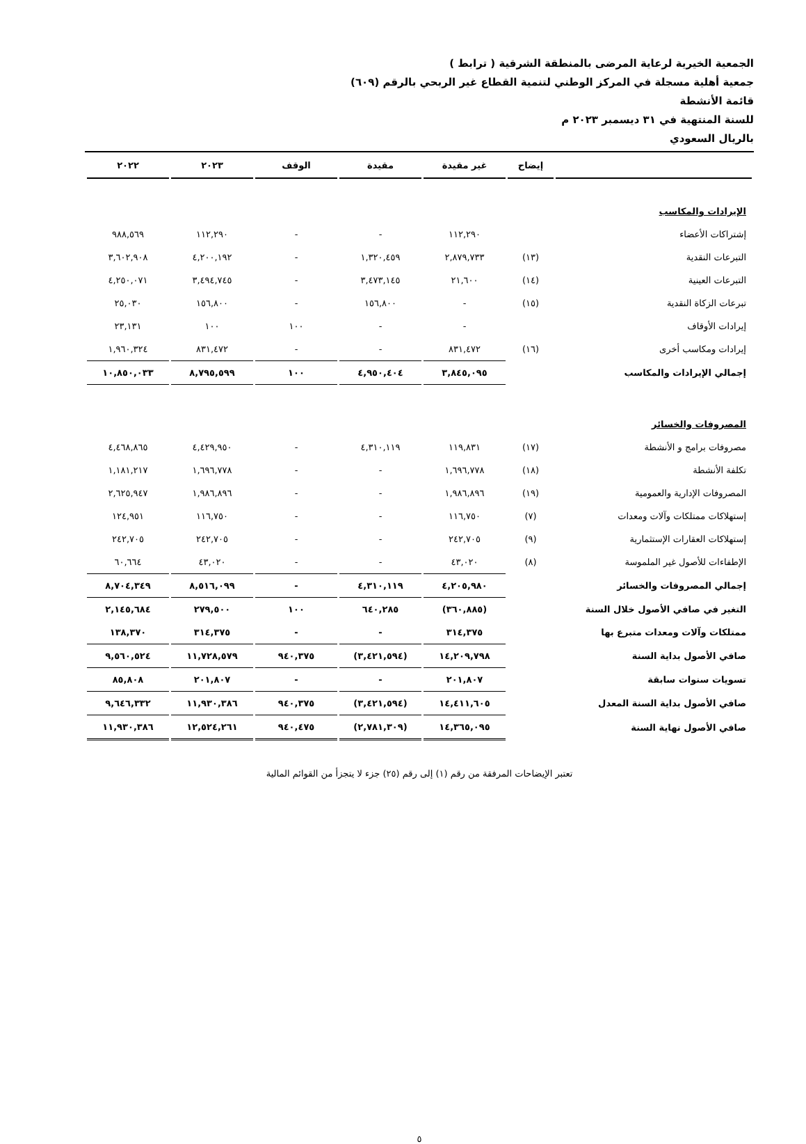الجمعية الخيرية لرعاية المرضى بالمنطقة الشرقية ( ترابط )
جمعية أهلية مسجلة في المركز الوطني لتنمية القطاع غير الربحي بالرقم (٦٠٩)
قائمة الأنشطة
للسنة المنتهية في ٣١ ديسمبر ٢٠٢٣ م
بالريال السعودي
| | إيضاح | غير مقيدة | مقيدة | الوقف | ٢٠٢٣ | ٢٠٢٢ |
| --- | --- | --- | --- | --- | --- | --- |
| الإيرادات والمكاسب | | | | | | |
| إشتراكات الأعضاء | | ١١٢,٢٩٠ | - | - | ١١٢,٢٩٠ | ٩٨٨,٥٦٩ |
| التبرعات النقدية | (١٣) | ٢,٨٧٩,٧٣٣ | ١,٣٢٠,٤٥٩ | - | ٤,٢٠٠,١٩٢ | ٣,٦٠٢,٩٠٨ |
| التبرعات العينية | (١٤) | ٢١,٦٠٠ | ٣,٤٧٣,١٤٥ | - | ٣,٤٩٤,٧٤٥ | ٤,٢٥٠,٠٧١ |
| تبرعات الزكاة النقدية | (١٥) | - | ١٥٦,٨٠٠ | - | ١٥٦,٨٠٠ | ٢٥,٠٣٠ |
| إيرادات الأوقاف | | - | - | ١٠٠ | ١٠٠ | ٢٣,١٣١ |
| إيرادات ومكاسب أخرى | (١٦) | ٨٣١,٤٧٢ | - | - | ٨٣١,٤٧٢ | ١,٩٦٠,٣٢٤ |
| إجمالي الإيرادات والمكاسب | | ٣,٨٤٥,٠٩٥ | ٤,٩٥٠,٤٠٤ | ١٠٠ | ٨,٧٩٥,٥٩٩ | ١٠,٨٥٠,٠٣٣ |
| المصروفات والخسائر | | | | | | |
| مصروفات برامج و الأنشطة | (١٧) | ١١٩,٨٣١ | ٤,٣١٠,١١٩ | - | ٤,٤٢٩,٩٥٠ | ٤,٤٦٨,٨٦٥ |
| تكلفة الأنشطة | (١٨) | ١,٦٩٦,٧٧٨ | - | - | ١,٦٩٦,٧٧٨ | ١,١٨١,٢١٧ |
| المصروفات الإدارية والعمومية | (١٩) | ١,٩٨٦,٨٩٦ | - | - | ١,٩٨٦,٨٩٦ | ٢,٦٢٥,٩٤٧ |
| إستهلاكات ممتلكات وآلات ومعدات | (٧) | ١١٦,٧٥٠ | - | - | ١١٦,٧٥٠ | ١٢٤,٩٥١ |
| إستهلاكات العقارات الإستثمارية | (٩) | ٢٤٢,٧٠٥ | - | - | ٢٤٢,٧٠٥ | ٢٤٢,٧٠٥ |
| الإطفاءات للأصول غير الملموسة | (٨) | ٤٣,٠٢٠ | - | - | ٤٣,٠٢٠ | ٦٠,٦٦٤ |
| إجمالي المصروفات والخسائر | | ٤,٢٠٥,٩٨٠ | ٤,٣١٠,١١٩ | - | ٨,٥١٦,٠٩٩ | ٨,٧٠٤,٣٤٩ |
| التغير في صافي الأصول خلال السنة | | (٣٦٠,٨٨٥) | ٦٤٠,٢٨٥ | ١٠٠ | ٢٧٩,٥٠٠ | ٢,١٤٥,٦٨٤ |
| ممتلكات وآلات ومعدات متبرع بها | | ٣١٤,٣٧٥ | - | - | ٣١٤,٣٧٥ | ١٣٨,٣٧٠ |
| صافي الأصول بداية السنة | | ١٤,٢٠٩,٧٩٨ | (٣,٤٢١,٥٩٤) | ٩٤٠,٣٧٥ | ١١,٧٢٨,٥٧٩ | ٩,٥٦٠,٥٢٤ |
| تسويات سنوات سابقة | | ٢٠١,٨٠٧ | - | - | ٢٠١,٨٠٧ | ٨٥,٨٠٨ |
| صافي الأصول بداية السنة المعدل | | ١٤,٤١١,٦٠٥ | (٣,٤٢١,٥٩٤) | ٩٤٠,٣٧٥ | ١١,٩٣٠,٣٨٦ | ٩,٦٤٦,٣٣٢ |
| صافي الأصول نهاية السنة | | ١٤,٣٦٥,٠٩٥ | (٢,٧٨١,٣٠٩) | ٩٤٠,٤٧٥ | ١٢,٥٢٤,٢٦١ | ١١,٩٣٠,٣٨٦ |
تعتبر الإيضاحات المرفقة من رقم (١) إلى رقم (٢٥) جزء لا يتجزأ من القوائم المالية
٥